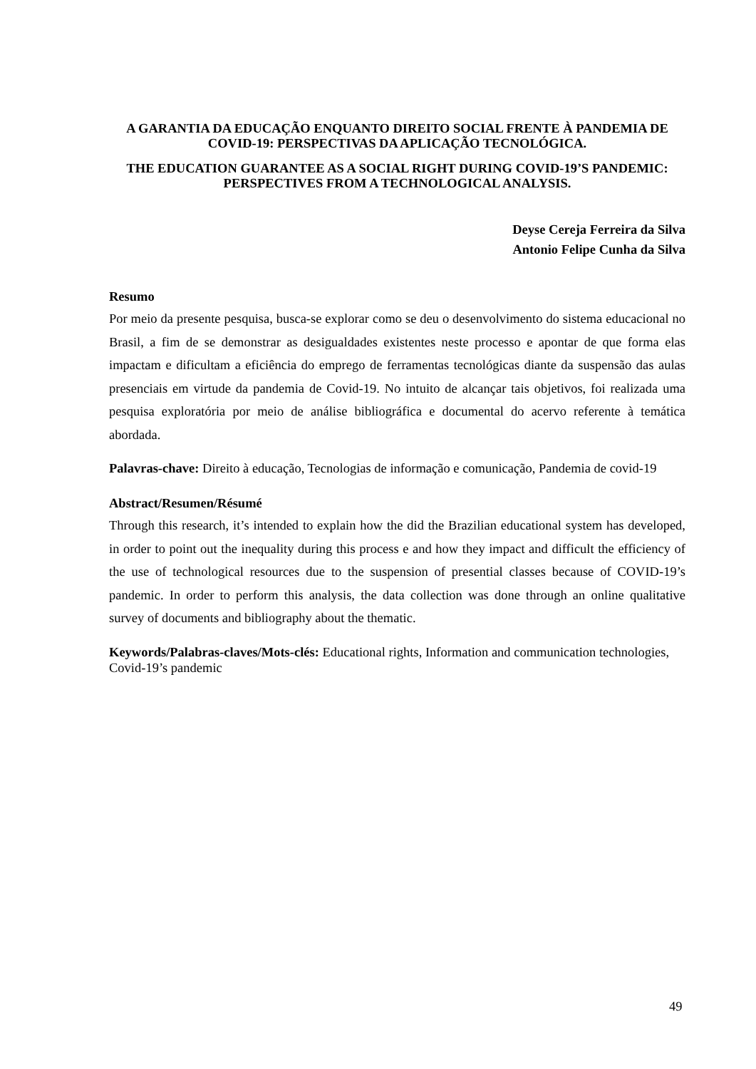A GARANTIA DA EDUCAÇÃO ENQUANTO DIREITO SOCIAL FRENTE À PANDEMIA DE COVID-19: PERSPECTIVAS DA APLICAÇÃO TECNOLÓGICA.
THE EDUCATION GUARANTEE AS A SOCIAL RIGHT DURING COVID-19’S PANDEMIC: PERSPECTIVES FROM A TECHNOLOGICAL ANALYSIS.
Deyse Cereja Ferreira da Silva
Antonio Felipe Cunha da Silva
Resumo
Por meio da presente pesquisa, busca-se explorar como se deu o desenvolvimento do sistema educacional no Brasil, a fim de se demonstrar as desigualdades existentes neste processo e apontar de que forma elas impactam e dificultam a eficiência do emprego de ferramentas tecnológicas diante da suspensão das aulas presenciais em virtude da pandemia de Covid-19. No intuito de alcançar tais objetivos, foi realizada uma pesquisa exploratória por meio de análise bibliográfica e documental do acervo referente à temática abordada.
Palavras-chave: Direito à educação, Tecnologias de informação e comunicação, Pandemia de covid-19
Abstract/Resumen/Résumé
Through this research, it’s intended to explain how the did the Brazilian educational system has developed, in order to point out the inequality during this process e and how they impact and difficult the efficiency of the use of technological resources due to the suspension of presential classes because of COVID-19’s pandemic. In order to perform this analysis, the data collection was done through an online qualitative survey of documents and bibliography about the thematic.
Keywords/Palabras-claves/Mots-clés: Educational rights, Information and communication technologies, Covid-19’s pandemic
49